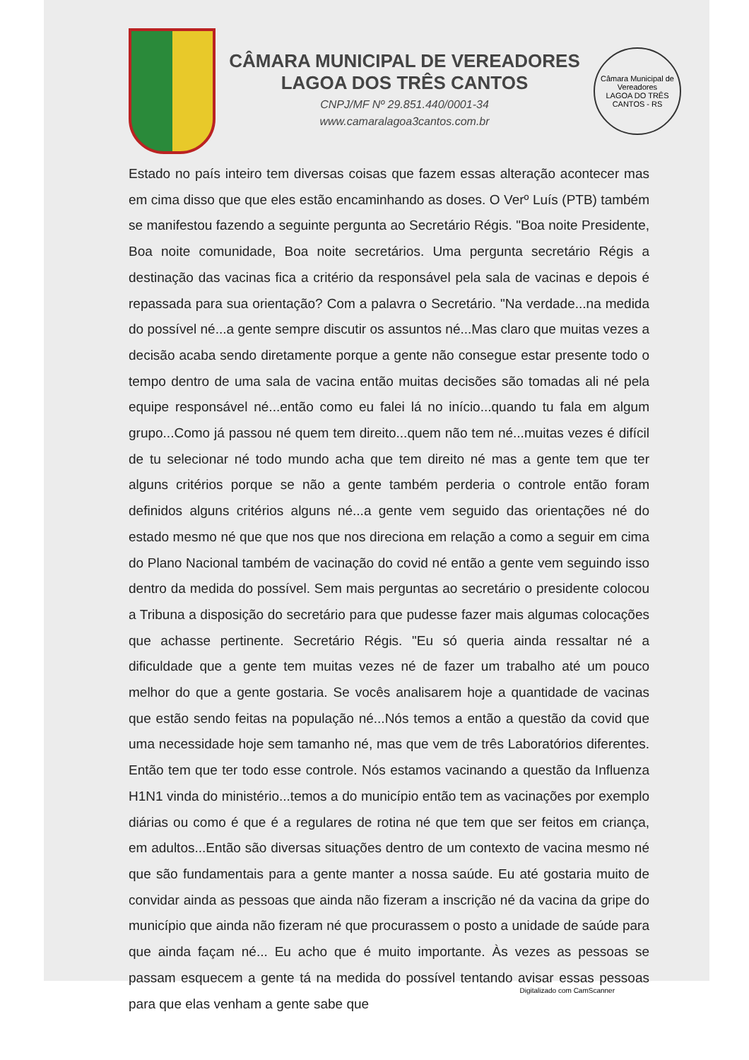CÂMARA MUNICIPAL DE VEREADORES
LAGOA DOS TRÊS CANTOS
CNPJ/MF Nº 29.851.440/0001-34
www.camaralagoa3cantos.com.br
Câmara Municipal de Vereadores
LAGOA DO TRÊS CANTOS - RS
Estado no país inteiro tem diversas coisas que fazem essas alteração acontecer mas em cima disso que que eles estão encaminhando as doses. O Verº Luís (PTB) também se manifestou fazendo a seguinte pergunta ao Secretário Régis. "Boa noite Presidente, Boa noite comunidade, Boa noite secretários. Uma pergunta secretário Régis a destinação das vacinas fica a critério da responsável pela sala de vacinas e depois é repassada para sua orientação? Com a palavra o Secretário. "Na verdade...na medida do possível né...a gente sempre discutir os assuntos né...Mas claro que muitas vezes a decisão acaba sendo diretamente porque a gente não consegue estar presente todo o tempo dentro de uma sala de vacina então muitas decisões são tomadas ali né pela equipe responsável né...então como eu falei lá no início...quando tu fala em algum grupo...Como já passou né quem tem direito...quem não tem né...muitas vezes é difícil de tu selecionar né todo mundo acha que tem direito né mas a gente tem que ter alguns critérios porque se não a gente também perderia o controle então foram definidos alguns critérios alguns né...a gente vem seguido das orientações né do estado mesmo né que que nos que nos direciona em relação a como a seguir em cima do Plano Nacional também de vacinação do covid né então a gente vem seguindo isso dentro da medida do possível. Sem mais perguntas ao secretário o presidente colocou a Tribuna a disposição do secretário para que pudesse fazer mais algumas colocações que achasse pertinente. Secretário Régis. "Eu só queria ainda ressaltar né a dificuldade que a gente tem muitas vezes né de fazer um trabalho até um pouco melhor do que a gente gostaria. Se vocês analisarem hoje a quantidade de vacinas que estão sendo feitas na população né...Nós temos a então a questão da covid que uma necessidade hoje sem tamanho né, mas que vem de três Laboratórios diferentes. Então tem que ter todo esse controle. Nós estamos vacinando a questão da Influenza H1N1 vinda do ministério...temos a do município então tem as vacinações por exemplo diárias ou como é que é a regulares de rotina né que tem que ser feitos em criança, em adultos...Então são diversas situações dentro de um contexto de vacina mesmo né que são fundamentais para a gente manter a nossa saúde. Eu até gostaria muito de convidar ainda as pessoas que ainda não fizeram a inscrição né da vacina da gripe do município que ainda não fizeram né que procurassem o posto a unidade de saúde para que ainda façam né... Eu acho que é muito importante. Às vezes as pessoas se passam esquecem a gente tá na medida do possível tentando avisar essas pessoas para que elas venham a gente sabe que
Digitalizado com CamScanner